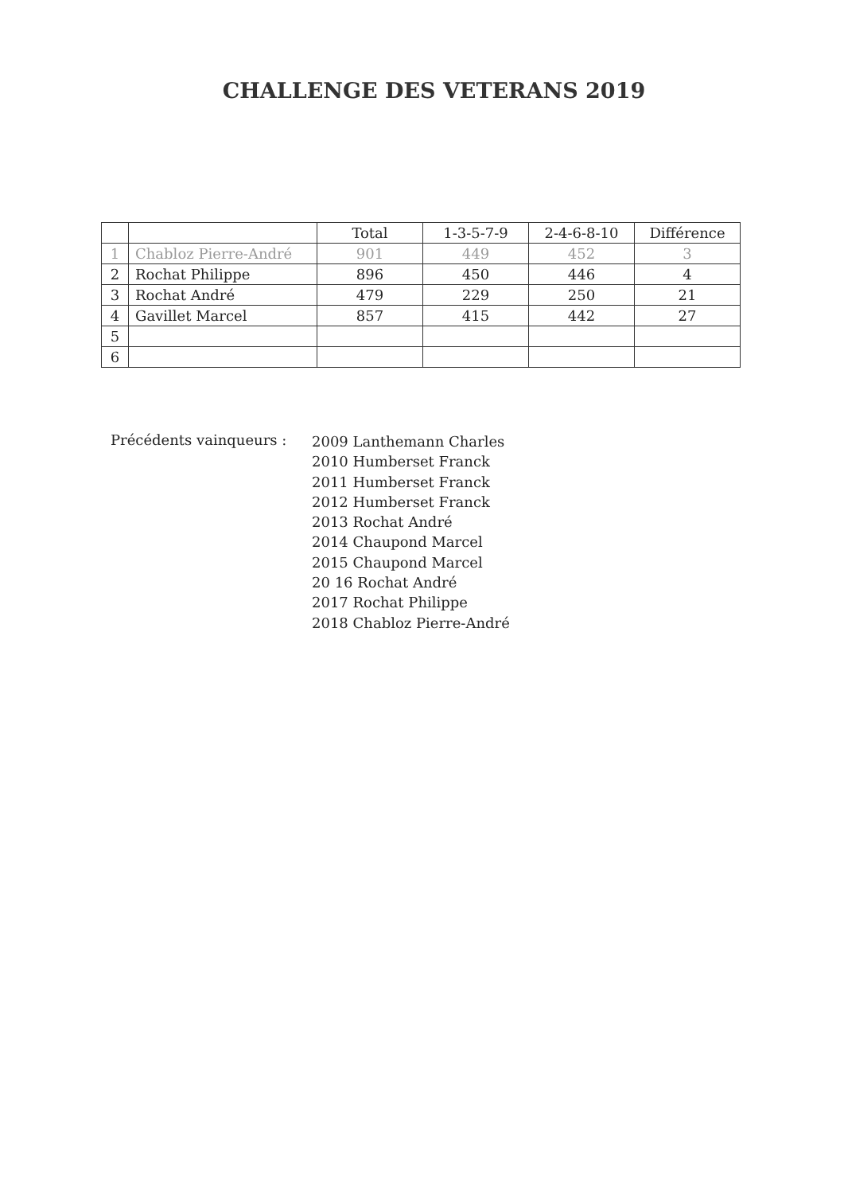CHALLENGE DES VETERANS 2019
| | | Total | 1-3-5-7-9 | 2-4-6-8-10 | Différence |
| --- | --- | --- | --- | --- | --- |
| 1 | Chabloz Pierre-André | 901 | 449 | 452 | 3 |
| 2 | Rochat Philippe | 896 | 450 | 446 | 4 |
| 3 | Rochat André | 479 | 229 | 250 | 21 |
| 4 | Gavillet Marcel | 857 | 415 | 442 | 27 |
| 5 | | | | | |
| 6 | | | | | |
Précédents vainqueurs :
2009 Lanthemann Charles
2010 Humberset Franck
2011 Humberset Franck
2012 Humberset Franck
2013 Rochat André
2014 Chaupond Marcel
2015 Chaupond Marcel
20 16 Rochat André
2017 Rochat Philippe
2018 Chabloz Pierre-André